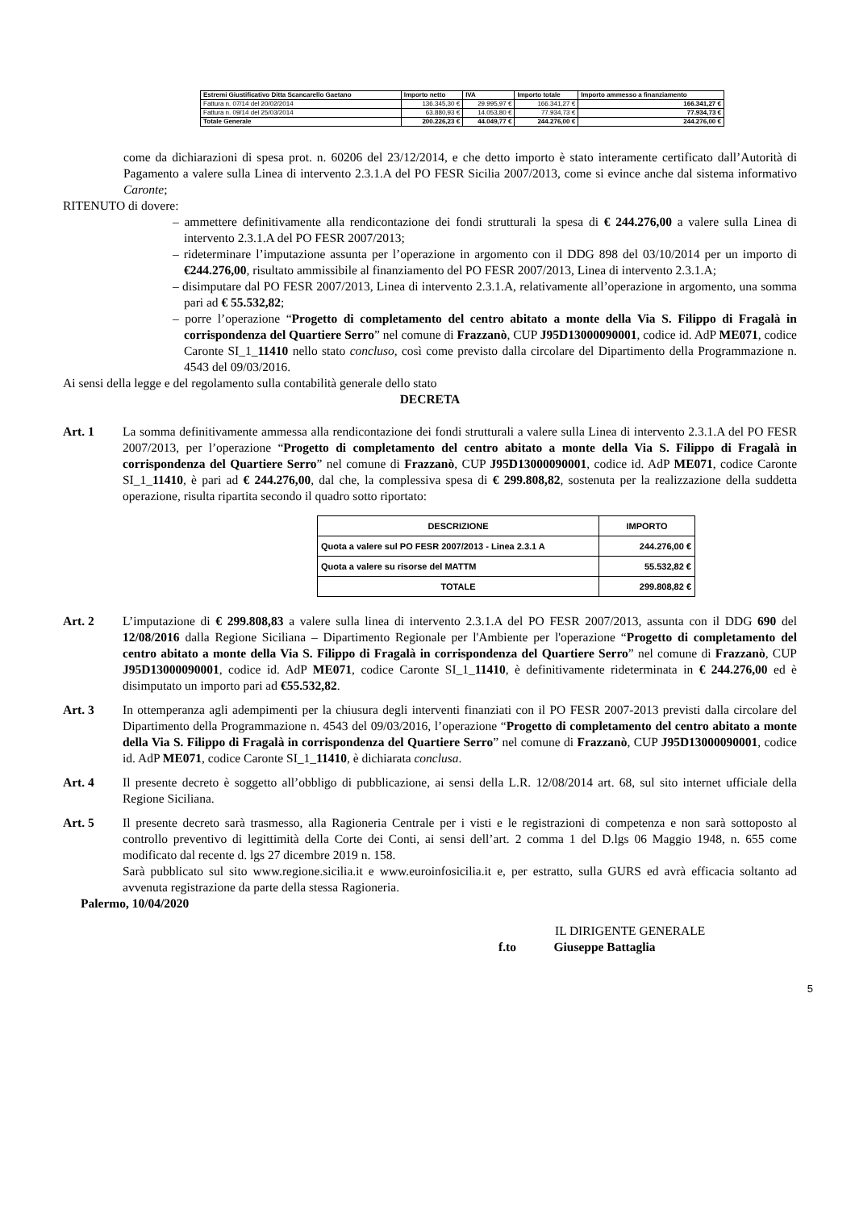| Estremi Giustificativo Ditta Scancarello Gaetano | Importo netto | IVA | Importo totale | Importo ammesso a finanziamento |
| --- | --- | --- | --- | --- |
| Fattura n. 07/14 del 20/02/2014 | 136.345,30 € | 29.995,97 € | 166.341,27 € | 166.341,27 € |
| Fattura n. 09/14 del 25/03/2014 | 63.880,93 € | 14.053,80 € | 77.934,73 € | 77.934,73 € |
| Totale Generale | 200.226,23 € | 44.049,77 € | 244.276,00 € | 244.276,00 € |
come da dichiarazioni di spesa prot. n. 60206 del 23/12/2014, e che detto importo è stato interamente certificato dall’Autorità di Pagamento a valere sulla Linea di intervento 2.3.1.A del PO FESR Sicilia 2007/2013, come si evince anche dal sistema informativo Caronte;
RITENUTO di dovere:
– ammettere definitivamente alla rendicontazione dei fondi strutturali la spesa di € 244.276,00 a valere sulla Linea di intervento 2.3.1.A del PO FESR 2007/2013;
– rideterminare l’imputazione assunta per l’operazione in argomento con il DDG 898 del 03/10/2014 per un importo di €244.276,00, risultato ammissibile al finanziamento del PO FESR 2007/2013, Linea di intervento 2.3.1.A;
– disimputare dal PO FESR 2007/2013, Linea di intervento 2.3.1.A, relativamente all’operazione in argomento, una somma pari ad € 55.532,82;
– porre l’operazione “Progetto di completamento del centro abitato a monte della Via S. Filippo di Fragalà in corrispondenza del Quartiere Serro” nel comune di Frazzanò, CUP J95D13000090001, codice id. AdP ME071, codice Caronte SI_1_11410 nello stato concluso, così come previsto dalla circolare del Dipartimento della Programmazione n. 4543 del 09/03/2016.
Ai sensi della legge e del regolamento sulla contabilità generale dello stato
DECRETA
Art. 1 La somma definitivamente ammessa alla rendicontazione dei fondi strutturali a valere sulla Linea di intervento 2.3.1.A del PO FESR 2007/2013, per l’operazione “Progetto di completamento del centro abitato a monte della Via S. Filippo di Fragalà in corrispondenza del Quartiere Serro” nel comune di Frazzanò, CUP J95D13000090001, codice id. AdP ME071, codice Caronte SI_1_11410, è pari ad € 244.276,00, dal che, la complessiva spesa di € 299.808,82, sostenuta per la realizzazione della suddetta operazione, risulta ripartita secondo il quadro sotto riportato:
| DESCRIZIONE | IMPORTO |
| --- | --- |
| Quota a valere sul PO FESR 2007/2013 - Linea 2.3.1 A | 244.276,00 € |
| Quota a valere su risorse del MATTM | 55.532,82 € |
| TOTALE | 299.808,82 € |
Art. 2 L’imputazione di € 299.808,83 a valere sulla linea di intervento 2.3.1.A del PO FESR 2007/2013, assunta con il DDG 690 del 12/08/2016 dalla Regione Siciliana – Dipartimento Regionale per l'Ambiente per l'operazione “Progetto di completamento del centro abitato a monte della Via S. Filippo di Fragalà in corrispondenza del Quartiere Serro” nel comune di Frazzanò, CUP J95D13000090001, codice id. AdP ME071, codice Caronte SI_1_11410, è definitivamente rideterminata in € 244.276,00 ed è disimputato un importo pari ad €55.532,82.
Art. 3 In ottemperanza agli adempimenti per la chiusura degli interventi finanziati con il PO FESR 2007-2013 previsti dalla circolare del Dipartimento della Programmazione n. 4543 del 09/03/2016, l’operazione “Progetto di completamento del centro abitato a monte della Via S. Filippo di Fragalà in corrispondenza del Quartiere Serro” nel comune di Frazzanò, CUP J95D13000090001, codice id. AdP ME071, codice Caronte SI_1_11410, è dichiarata conclusa.
Art. 4 Il presente decreto è soggetto all’obbligo di pubblicazione, ai sensi della L.R. 12/08/2014 art. 68, sul sito internet ufficiale della Regione Siciliana.
Art. 5 Il presente decreto sarà trasmesso, alla Ragioneria Centrale per i visti e le registrazioni di competenza e non sarà sottoposto al controllo preventivo di legittimità della Corte dei Conti, ai sensi dell’art. 2 comma 1 del D.lgs 06 Maggio 1948, n. 655 come modificato dal recente d. lgs 27 dicembre 2019 n. 158.
Sarà pubblicato sul sito www.regione.sicilia.it e www.euroinfosicilia.it e, per estratto, sulla GURS ed avrà efficacia soltanto ad avvenuta registrazione da parte della stessa Ragioneria.
Palermo, 10/04/2020
IL DIRIGENTE GENERALE
f.to Giuseppe Battaglia
5